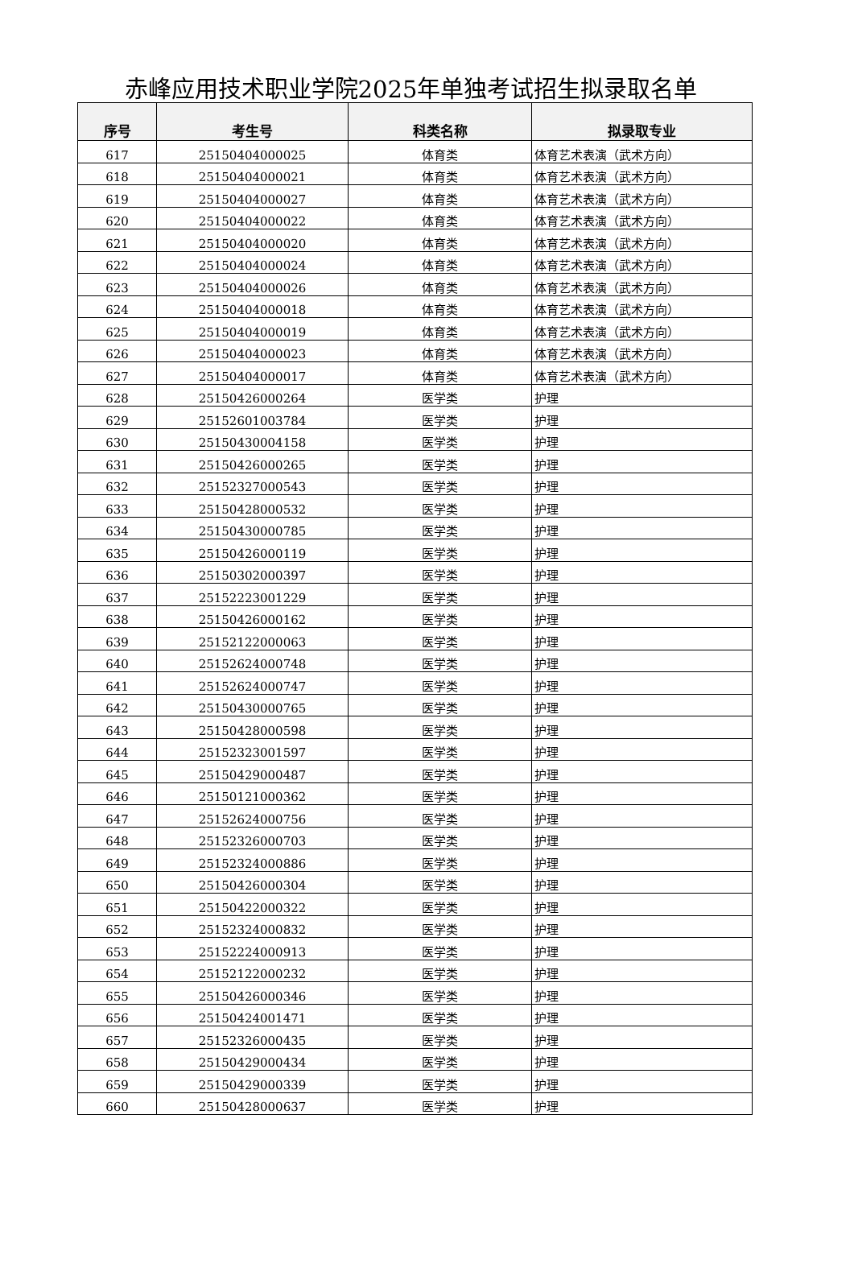赤峰应用技术职业学院2025年单独考试招生拟录取名单
| 序号 | 考生号 | 科类名称 | 拟录取专业 |
| --- | --- | --- | --- |
| 617 | 25150404000025 | 体育类 | 体育艺术表演（武术方向） |
| 618 | 25150404000021 | 体育类 | 体育艺术表演（武术方向） |
| 619 | 25150404000027 | 体育类 | 体育艺术表演（武术方向） |
| 620 | 25150404000022 | 体育类 | 体育艺术表演（武术方向） |
| 621 | 25150404000020 | 体育类 | 体育艺术表演（武术方向） |
| 622 | 25150404000024 | 体育类 | 体育艺术表演（武术方向） |
| 623 | 25150404000026 | 体育类 | 体育艺术表演（武术方向） |
| 624 | 25150404000018 | 体育类 | 体育艺术表演（武术方向） |
| 625 | 25150404000019 | 体育类 | 体育艺术表演（武术方向） |
| 626 | 25150404000023 | 体育类 | 体育艺术表演（武术方向） |
| 627 | 25150404000017 | 体育类 | 体育艺术表演（武术方向） |
| 628 | 25150426000264 | 医学类 | 护理 |
| 629 | 25152601003784 | 医学类 | 护理 |
| 630 | 25150430004158 | 医学类 | 护理 |
| 631 | 25150426000265 | 医学类 | 护理 |
| 632 | 25152327000543 | 医学类 | 护理 |
| 633 | 25150428000532 | 医学类 | 护理 |
| 634 | 25150430000785 | 医学类 | 护理 |
| 635 | 25150426000119 | 医学类 | 护理 |
| 636 | 25150302000397 | 医学类 | 护理 |
| 637 | 25152223001229 | 医学类 | 护理 |
| 638 | 25150426000162 | 医学类 | 护理 |
| 639 | 25152122000063 | 医学类 | 护理 |
| 640 | 25152624000748 | 医学类 | 护理 |
| 641 | 25152624000747 | 医学类 | 护理 |
| 642 | 25150430000765 | 医学类 | 护理 |
| 643 | 25150428000598 | 医学类 | 护理 |
| 644 | 25152323001597 | 医学类 | 护理 |
| 645 | 25150429000487 | 医学类 | 护理 |
| 646 | 25150121000362 | 医学类 | 护理 |
| 647 | 25152624000756 | 医学类 | 护理 |
| 648 | 25152326000703 | 医学类 | 护理 |
| 649 | 25152324000886 | 医学类 | 护理 |
| 650 | 25150426000304 | 医学类 | 护理 |
| 651 | 25150422000322 | 医学类 | 护理 |
| 652 | 25152324000832 | 医学类 | 护理 |
| 653 | 25152224000913 | 医学类 | 护理 |
| 654 | 25152122000232 | 医学类 | 护理 |
| 655 | 25150426000346 | 医学类 | 护理 |
| 656 | 25150424001471 | 医学类 | 护理 |
| 657 | 25152326000435 | 医学类 | 护理 |
| 658 | 25150429000434 | 医学类 | 护理 |
| 659 | 25150429000339 | 医学类 | 护理 |
| 660 | 25150428000637 | 医学类 | 护理 |